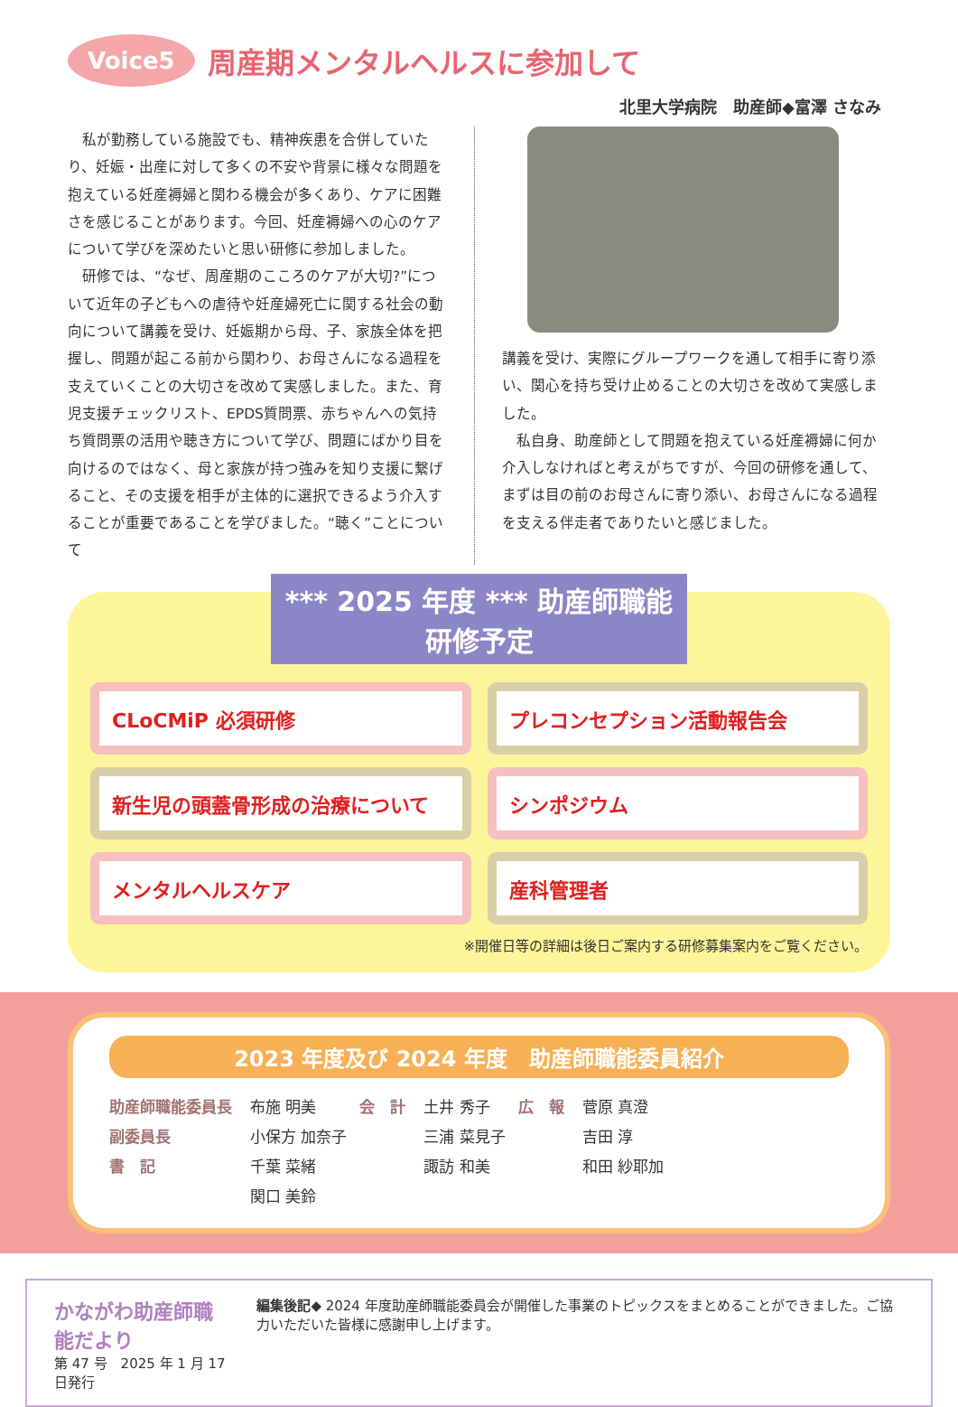Voice5
周産期メンタルヘルスに参加して
北里大学病院　助産師◆富澤 さなみ
　私が勤務している施設でも、精神疾患を合併していたり、妊娠・出産に対して多くの不安や背景に様々な問題を抱えている妊産褥婦と関わる機会が多くあり、ケアに困難さを感じることがあります。今回、妊産褥婦への心のケアについて学びを深めたいと思い研修に参加しました。
　研修では、“なぜ、周産期のこころのケアが大切?”について近年の子どもへの虐待や妊産婦死亡に関する社会の動向について講義を受け、妊娠期から母、子、家族全体を把握し、問題が起こる前から関わり、お母さんになる過程を支えていくことの大切さを改めて実感しました。また、育児支援チェックリスト、EPDS質問票、赤ちゃんへの気持ち質問票の活用や聴き方について学び、問題にばかり目を向けるのではなく、母と家族が持つ強みを知り支援に繋げること、その支援を相手が主体的に選択できるよう介入することが重要であることを学びました。“聴く”ことについて
講義を受け、実際にグループワークを通して相手に寄り添い、関心を持ち受け止めることの大切さを改めて実感しました。
　私自身、助産師として問題を抱えている妊産褥婦に何か介入しなければと考えがちですが、今回の研修を通して、まずは目の前のお母さんに寄り添い、お母さんになる過程を支える伴走者でありたいと感じました。
*** 2025 年度 *** 助産師職能研修予定
CLoCMiP 必須研修
プレコンセプション活動報告会
新生児の頭蓋骨形成の治療について
シンポジウム
メンタルヘルスケア
産科管理者
※開催日等の詳細は後日ご案内する研修募集案内をご覧ください。
2023 年度及び 2024 年度　助産師職能委員紹介
| 助産師職能委員長 | 布施 明美 | 会 計 | 土井 秀子 | 広 報 | 菅原 真澄 |
| 副委員長 | 小保方 加奈子 | | 三浦 菜見子 | | 吉田 淳 |
| 書 記 | 千葉 菜緒 | | 諏訪 和美 | | 和田 紗耶加 |
| | 関口 美鈴 | | | | |
かながわ助産師職能だより
第 47 号　2025 年 1 月 17 日発行
編集後記◆ 2024 年度助産師職能委員会が開催した事業のトピックスをまとめることができました。ご協力いただいた皆様に感謝申し上げます。